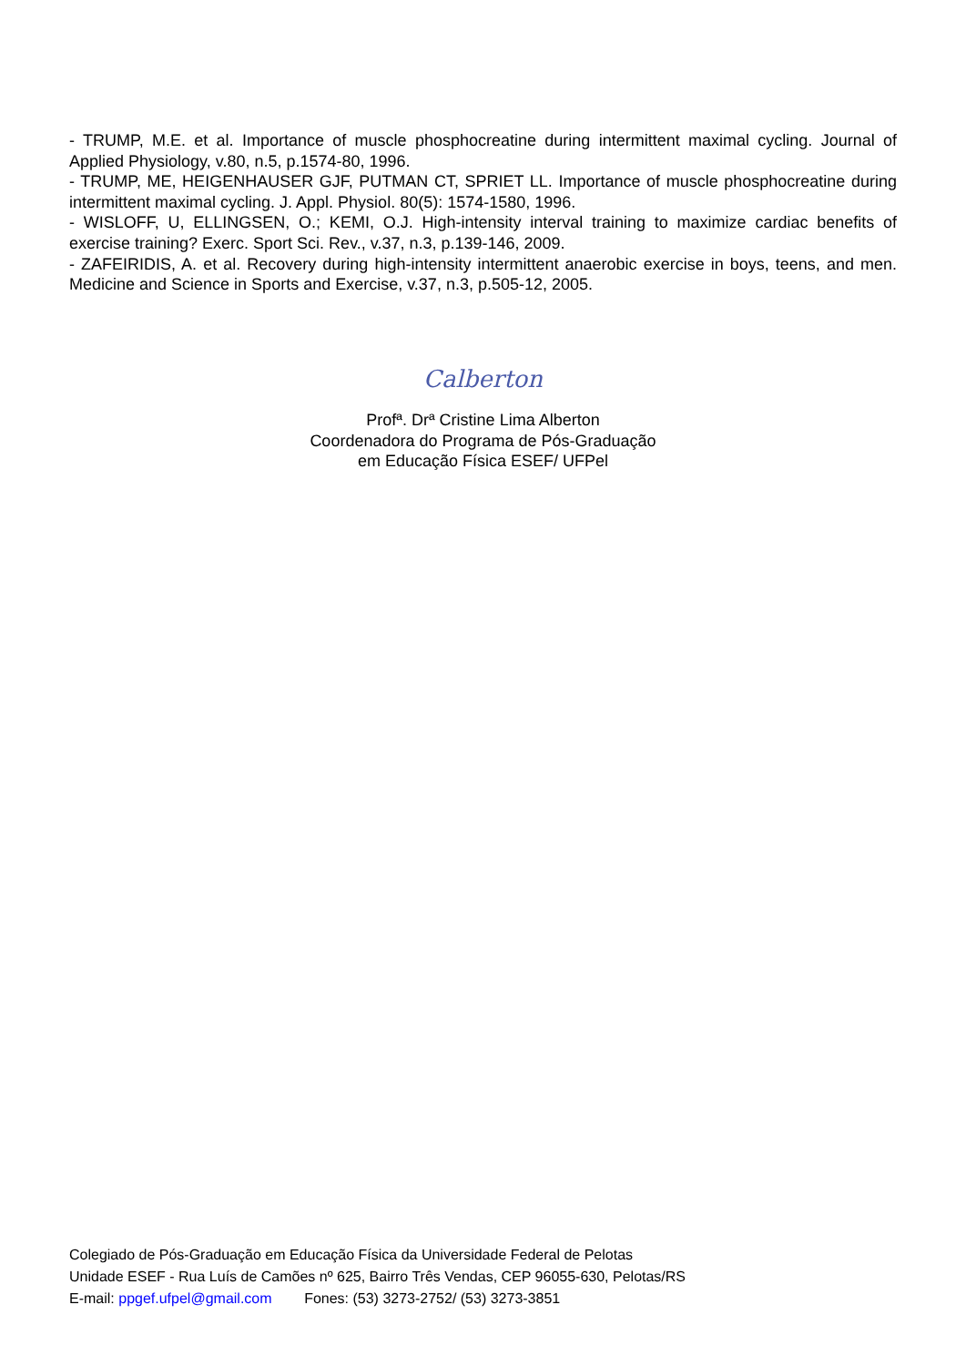- TRUMP, M.E. et al. Importance of muscle phosphocreatine during intermittent maximal cycling. Journal of Applied Physiology, v.80, n.5, p.1574-80, 1996.
- TRUMP, ME, HEIGENHAUSER GJF, PUTMAN CT, SPRIET LL. Importance of muscle phosphocreatine during intermittent maximal cycling. J. Appl. Physiol. 80(5): 1574-1580, 1996.
- WISLOFF, U, ELLINGSEN, O.; KEMI, O.J. High-intensity interval training to maximize cardiac benefits of exercise training? Exerc. Sport Sci. Rev., v.37, n.3, p.139-146, 2009.
- ZAFEIRIDIS, A. et al. Recovery during high-intensity intermittent anaerobic exercise in boys, teens, and men. Medicine and Science in Sports and Exercise, v.37, n.3, p.505-12, 2005.
Calberton
Profª. Drª Cristine Lima Alberton
Coordenadora do Programa de Pós-Graduação
em Educação Física ESEF/ UFPel
Colegiado de Pós-Graduação em Educação Física da Universidade Federal de Pelotas
Unidade ESEF - Rua Luís de Camões nº 625, Bairro Três Vendas, CEP 96055-630, Pelotas/RS
E-mail: ppgef.ufpel@gmail.com Fones: (53) 3273-2752/ (53) 3273-3851